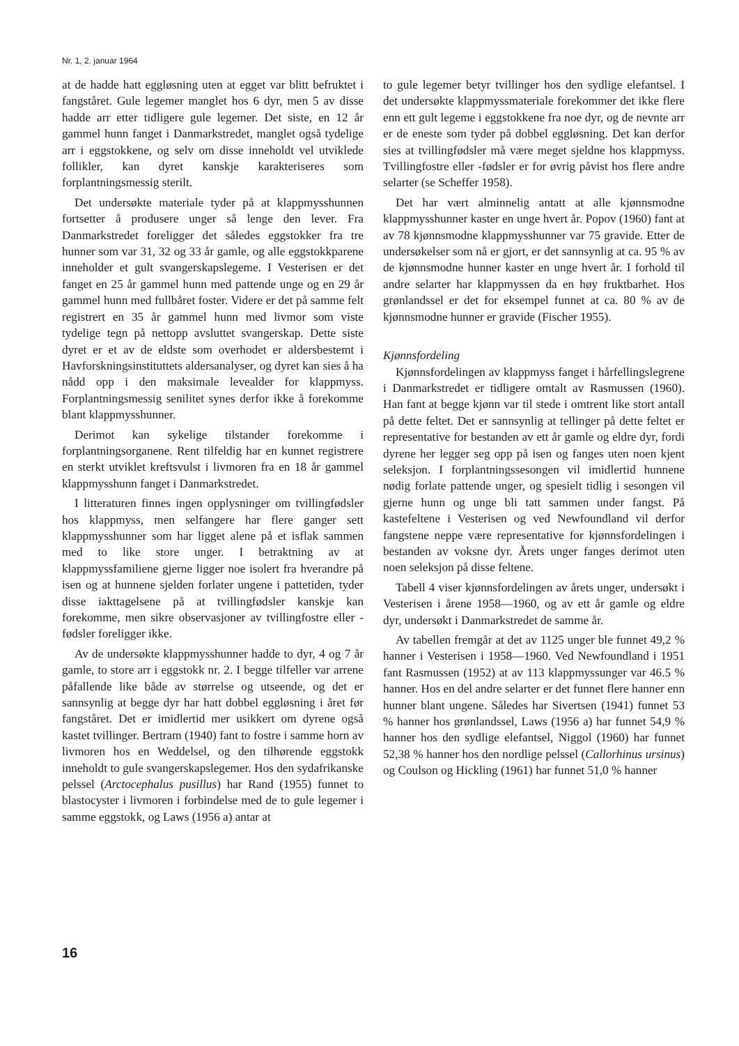Nr. 1, 2. januar 1964
at de hadde hatt eggløsning uten at egget var blitt befruktet i fangståret. Gule legemer manglet hos 6 dyr, men 5 av disse hadde arr etter tidligere gule legemer. Det siste, en 12 år gammel hunn fanget i Danmarkstredet, manglet også tydelige arr i eggstokkene, og selv om disse inneholdt vel utviklede follikler, kan dyret kanskje karakteriseres som forplantningsmessig sterilt.
Det undersøkte materiale tyder på at klappmysshunnen fortsetter å produsere unger så lenge den lever. Fra Danmarkstredet foreligger det således eggstokker fra tre hunner som var 31, 32 og 33 år gamle, og alle eggstokkparene inneholder et gult svangerskapslegeme. I Vesterisen er det fanget en 25 år gammel hunn med pattende unge og en 29 år gammel hunn med fullbåret foster. Videre er det på samme felt registrert en 35 år gammel hunn med livmor som viste tydelige tegn på nettopp avsluttet svangerskap. Dette siste dyret er et av de eldste som overhodet er aldersbestemt i Havforskningsinstituttets aldersanalyser, og dyret kan sies å ha nådd opp i den maksimale levealder for klappmyss. Forplantningsmessig senilitet synes derfor ikke å forekomme blant klappmysshunner.
Derimot kan sykelige tilstander forekomme i forplantningsorganene. Rent tilfeldig har en kunnet registrere en sterkt utviklet kreftsvulst i livmoren fra en 18 år gammel klappmysshunn fanget i Danmarkstredet.
I litteraturen finnes ingen opplysninger om tvillingfødsler hos klappmyss, men selfangere har flere ganger sett klappmysshunner som har ligget alene på et isflak sammen med to like store unger. I betraktning av at klappmyssfamiliene gjerne ligger noe isolert fra hverandre på isen og at hunnene sjelden forlater ungene i pattetiden, tyder disse iakttagelsene på at tvillingfødsler kanskje kan forekomme, men sikre observasjoner av tvillingfostre eller -fødsler foreligger ikke.
Av de undersøkte klappmysshunner hadde to dyr, 4 og 7 år gamle, to store arr i eggstokk nr. 2. I begge tilfeller var arrene påfallende like både av størrelse og utseende, og det er sannsynlig at begge dyr har hatt dobbel eggløsning i året før fangståret. Det er imidlertid mer usikkert om dyrene også kastet tvillinger. Bertram (1940) fant to fostre i samme horn av livmoren hos en Weddelsel, og den tilhørende eggstokk inneholdt to gule svangerskapslegemer. Hos den sydafrikanske pelssel (Arctocephalus pusillus) har Rand (1955) funnet to blastocyster i livmoren i forbindelse med de to gule legemer i samme eggstokk, og Laws (1956 a) antar at
to gule legemer betyr tvillinger hos den sydlige elefantsel. I det undersøkte klappmyssmateriale forekommer det ikke flere enn ett gult legeme i eggstokkene fra noe dyr, og de nevnte arr er de eneste som tyder på dobbel eggløsning. Det kan derfor sies at tvillingfødsler må være meget sjeldne hos klappmyss. Tvillingfostre eller -fødsler er for øvrig påvist hos flere andre selarter (se Scheffer 1958).
Det har vært alminnelig antatt at alle kjønnsmodne klappmysshunner kaster en unge hvert år. Popov (1960) fant at av 78 kjønnsmodne klappmysshunner var 75 gravide. Etter de undersøkelser som nå er gjort, er det sannsynlig at ca. 95 % av de kjønnsmodne hunner kaster en unge hvert år. I forhold til andre selarter har klappmyssen da en høy fruktbarhet. Hos grønlandssel er det for eksempel funnet at ca. 80 % av de kjønnsmodne hunner er gravide (Fischer 1955).
Kjønnsfordeling
Kjønnsfordelingen av klappmyss fanget i hårfellingslegrene i Danmarkstredet er tidligere omtalt av Rasmussen (1960). Han fant at begge kjønn var til stede i omtrent like stort antall på dette feltet. Det er sannsynlig at tellinger på dette feltet er representative for bestanden av ett år gamle og eldre dyr, fordi dyrene her legger seg opp på isen og fanges uten noen kjent seleksjon. I forplantningssesongen vil imidlertid hunnene nødig forlate pattende unger, og spesielt tidlig i sesongen vil gjerne hunn og unge bli tatt sammen under fangst. På kastefeltene i Vesterisen og ved Newfoundland vil derfor fangstene neppe være representative for kjønnsfordelingen i bestanden av voksne dyr. Årets unger fanges derimot uten noen seleksjon på disse feltene.
Tabell 4 viser kjønnsfordelingen av årets unger, undersøkt i Vesterisen i årene 1958—1960, og av ett år gamle og eldre dyr, undersøkt i Danmarkstredet de samme år.
Av tabellen fremgår at det av 1125 unger ble funnet 49,2 % hanner i Vesterisen i 1958—1960. Ved Newfoundland i 1951 fant Rasmussen (1952) at av 113 klappmyssunger var 46.5 % hanner. Hos en del andre selarter er det funnet flere hanner enn hunner blant ungene. Således har Sivertsen (1941) funnet 53 % hanner hos grønlandssel, Laws (1956 a) har funnet 54,9 % hanner hos den sydlige elefantsel, Niggol (1960) har funnet 52,38 % hanner hos den nordlige pelssel (Callorhinus ursinus) og Coulson og Hickling (1961) har funnet 51,0 % hanner
16